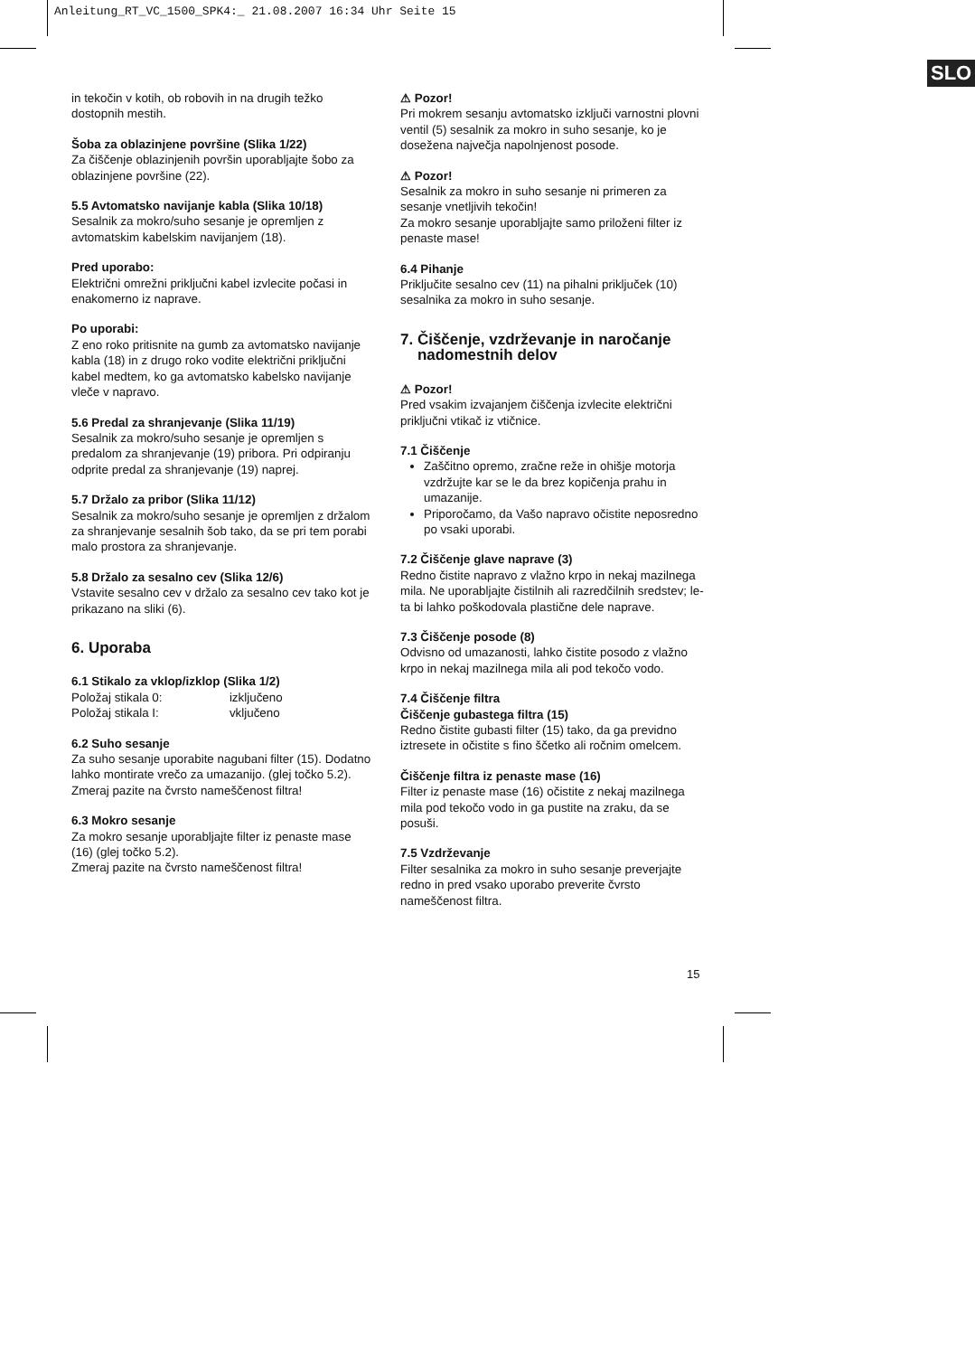Anleitung_RT_VC_1500_SPK4:_ 21.08.2007 16:34 Uhr Seite 15
SLO
in tekočin v kotih, ob robovih in na drugih težko dostopnih mestih.
Šoba za oblazinjene površine (Slika 1/22)
Za čiščenje oblazinjenih površin uporabljajte šobo za oblazinjene površine (22).
5.5 Avtomatsko navijanje kabla (Slika 10/18)
Sesalnik za mokro/suho sesanje je opremljen z avtomatskim kabelskim navijanjem (18).
Pred uporabo:
Električni omrežni priključni kabel izvlecite počasi in enakomerno iz naprave.
Po uporabi:
Z eno roko pritisnite na gumb za avtomatsko navijanje kabla (18) in z drugo roko vodite električni priključni kabel medtem, ko ga avtomatsko kabelsko navijanje vleče v napravo.
5.6 Predal za shranjevanje (Slika 11/19)
Sesalnik za mokro/suho sesanje je opremljen s predalom za shranjevanje (19) pribora. Pri odpiranju odprite predal za shranjevanje (19) naprej.
5.7 Držalo za pribor (Slika 11/12)
Sesalnik za mokro/suho sesanje je opremljen z držalom za shranjevanje sesalnih šob tako, da se pri tem porabi malo prostora za shranjevanje.
5.8 Držalo za sesalno cev (Slika 12/6)
Vstavite sesalno cev v držalo za sesalno cev tako kot je prikazano na sliki (6).
6. Uporaba
6.1 Stikalo za vklop/izklop (Slika 1/2)
Položaj stikala 0: izključeno
Položaj stikala I: vključeno
6.2 Suho sesanje
Za suho sesanje uporabite nagubani filter (15). Dodatno lahko montirate vrečo za umazanijo. (glej točko 5.2).
Zmeraj pazite na čvrsto nameščenost filtra!
6.3 Mokro sesanje
Za mokro sesanje uporabljajte filter iz penaste mase (16) (glej točko 5.2).
Zmeraj pazite na čvrsto nameščenost filtra!
⚠ Pozor!
Pri mokrem sesanju avtomatsko izključi varnostni plovni ventil (5) sesalnik za mokro in suho sesanje, ko je dosežena največja napolnjenost posode.
⚠ Pozor!
Sesalnik za mokro in suho sesanje ni primeren za sesanje vnetljivih tekočin!
Za mokro sesanje uporabljajte samo priloženi filter iz penaste mase!
6.4 Pihanje
Priključite sesalno cev (11) na pihalni priključek (10) sesalnika za mokro in suho sesanje.
7. Čiščenje, vzdrževanje in naročanje
nadomestnih delov
⚠ Pozor!
Pred vsakim izvajanjem čiščenja izvlecite električni priključni vtikač iz vtičnice.
7.1 Čiščenje
Zaščitno opremo, zračne reže in ohišje motorja vzdržujte kar se le da brez kopičenja prahu in umazanije.
Priporočamo, da Vašo napravo očistite neposredno po vsaki uporabi.
7.2 Čiščenje glave naprave (3)
Redno čistite napravo z vlažno krpo in nekaj mazilnega mila. Ne uporabljajte čistilnih ali razredčilnih sredstev; le-ta bi lahko poškodovala plastične dele naprave.
7.3 Čiščenje posode (8)
Odvisno od umazanosti, lahko čistite posodo z vlažno krpo in nekaj mazilnega mila ali pod tekočo vodo.
7.4 Čiščenje filtra
Čiščenje gubastega filtra (15)
Redno čistite gubasti filter (15) tako, da ga previdno iztresete in očistite s fino ščetko ali ročnim omelcem.
Čiščenje filtra iz penaste mase (16)
Filter iz penaste mase (16) očistite z nekaj mazilnega mila pod tekočo vodo in ga pustite na zraku, da se posuši.
7.5 Vzdrževanje
Filter sesalnika za mokro in suho sesanje preverjajte redno in pred vsako uporabo preverite čvrsto nameščenost filtra.
15